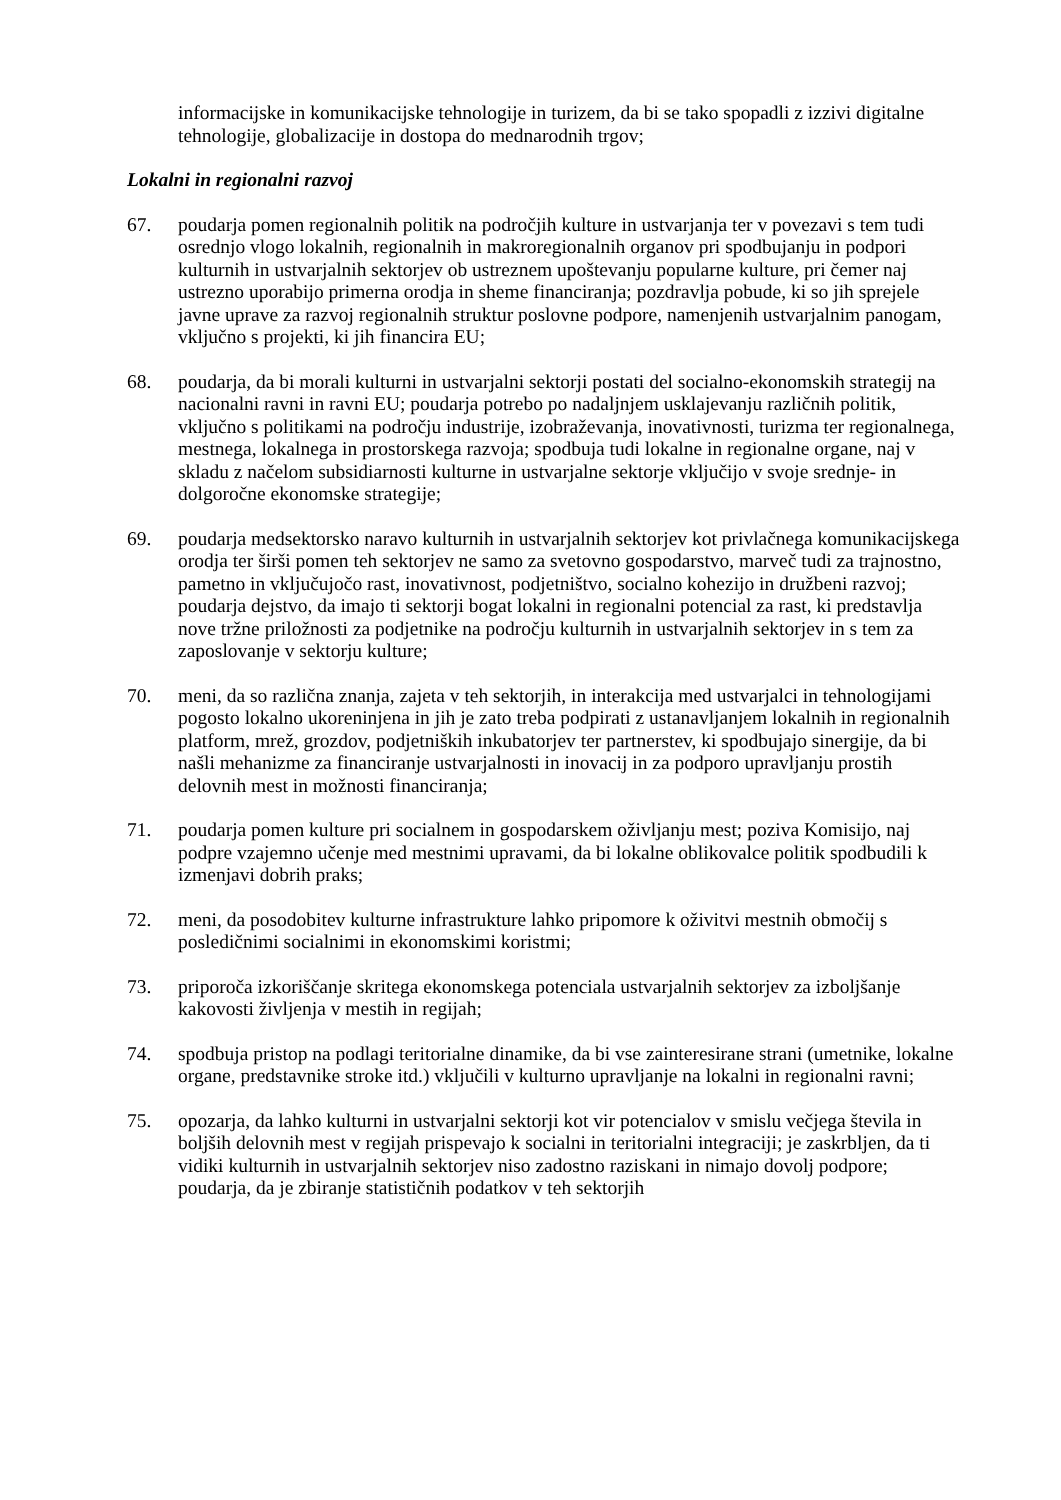informacijske in komunikacijske tehnologije in turizem, da bi se tako spopadli z izzivi digitalne tehnologije, globalizacije in dostopa do mednarodnih trgov;
Lokalni in regionalni razvoj
67. poudarja pomen regionalnih politik na področjih kulture in ustvarjanja ter v povezavi s tem tudi osrednjo vlogo lokalnih, regionalnih in makroregionalnih organov pri spodbujanju in podpori kulturnih in ustvarjalnih sektorjev ob ustreznem upoštevanju popularne kulture, pri čemer naj ustrezno uporabijo primerna orodja in sheme financiranja; pozdravlja pobude, ki so jih sprejele javne uprave za razvoj regionalnih struktur poslovne podpore, namenjenih ustvarjalnim panogam, vključno s projekti, ki jih financira EU;
68. poudarja, da bi morali kulturni in ustvarjalni sektorji postati del socialno-ekonomskih strategij na nacionalni ravni in ravni EU; poudarja potrebo po nadaljnjem usklajevanju različnih politik, vključno s politikami na področju industrije, izobraževanja, inovativnosti, turizma ter regionalnega, mestnega, lokalnega in prostorskega razvoja; spodbuja tudi lokalne in regionalne organe, naj v skladu z načelom subsidiarnosti kulturne in ustvarjalne sektorje vključijo v svoje srednje- in dolgoročne ekonomske strategije;
69. poudarja medsektorsko naravo kulturnih in ustvarjalnih sektorjev kot privlačnega komunikacijskega orodja ter širši pomen teh sektorjev ne samo za svetovno gospodarstvo, marveč tudi za trajnostno, pametno in vključujočo rast, inovativnost, podjetništvo, socialno kohezijo in družbeni razvoj; poudarja dejstvo, da imajo ti sektorji bogat lokalni in regionalni potencial za rast, ki predstavlja nove tržne priložnosti za podjetnike na področju kulturnih in ustvarjalnih sektorjev in s tem za zaposlovanje v sektorju kulture;
70. meni, da so različna znanja, zajeta v teh sektorjih, in interakcija med ustvarjalci in tehnologijami pogosto lokalno ukoreninjena in jih je zato treba podpirati z ustanavljanjem lokalnih in regionalnih platform, mrež, grozdov, podjetniških inkubatorjev ter partnerstev, ki spodbujajo sinergije, da bi našli mehanizme za financiranje ustvarjalnosti in inovacij in za podporo upravljanju prostih delovnih mest in možnosti financiranja;
71. poudarja pomen kulture pri socialnem in gospodarskem oživljanju mest; poziva Komisijo, naj podpre vzajemno učenje med mestnimi upravami, da bi lokalne oblikovalce politik spodbudili k izmenjavi dobrih praks;
72. meni, da posodobitev kulturne infrastrukture lahko pripomore k oživitvi mestnih območij s posledičnimi socialnimi in ekonomskimi koristmi;
73. priporoča izkoriščanje skritega ekonomskega potenciala ustvarjalnih sektorjev za izboljšanje kakovosti življenja v mestih in regijah;
74. spodbuja pristop na podlagi teritorialne dinamike, da bi vse zainteresirane strani (umetnike, lokalne organe, predstavnike stroke itd.) vključili v kulturno upravljanje na lokalni in regionalni ravni;
75. opozarja, da lahko kulturni in ustvarjalni sektorji kot vir potencialov v smislu večjega števila in boljših delovnih mest v regijah prispevajo k socialni in teritorialni integraciji; je zaskrbljen, da ti vidiki kulturnih in ustvarjalnih sektorjev niso zadostno raziskani in nimajo dovolj podpore; poudarja, da je zbiranje statističnih podatkov v teh sektorjih